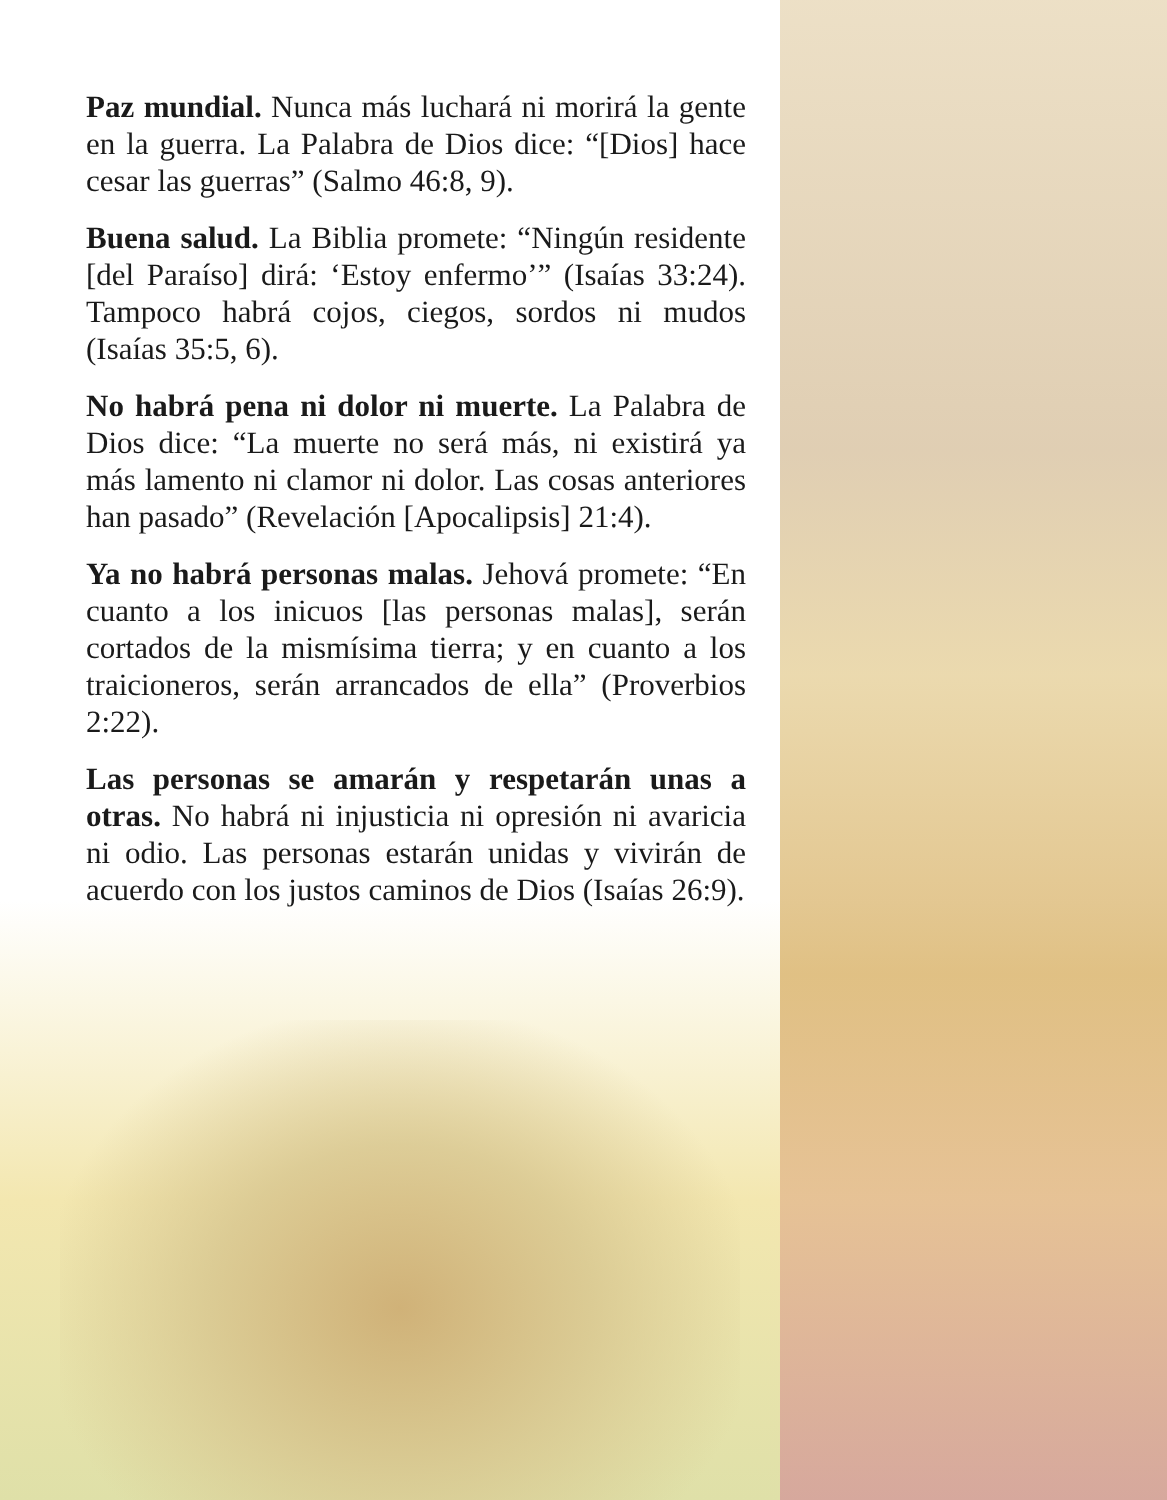Paz mundial. Nunca más luchará ni morirá la gente en la guerra. La Palabra de Dios dice: “[Dios] hace cesar las guerras” (Salmo 46:8, 9).
Buena salud. La Biblia promete: “Ningún residente [del Paraíso] dirá: ‘Estoy enfermo’” (Isaías 33:24). Tampoco habrá cojos, ciegos, sordos ni mudos (Isaías 35:5, 6).
No habrá pena ni dolor ni muerte. La Palabra de Dios dice: “La muerte no será más, ni existirá ya más lamento ni clamor ni dolor. Las cosas anteriores han pasado” (Revelación [Apocalipsis] 21:4).
Ya no habrá personas malas. Jehová promete: “En cuanto a los inicuos [las personas malas], serán cortados de la mismísima tierra; y en cuanto a los traicioneros, serán arrancados de ella” (Proverbios 2:22).
Las personas se amarán y respetarán unas a otras. No habrá ni injusticia ni opresión ni avaricia ni odio. Las personas estarán unidas y vivirán de acuerdo con los justos caminos de Dios (Isaías 26:9).